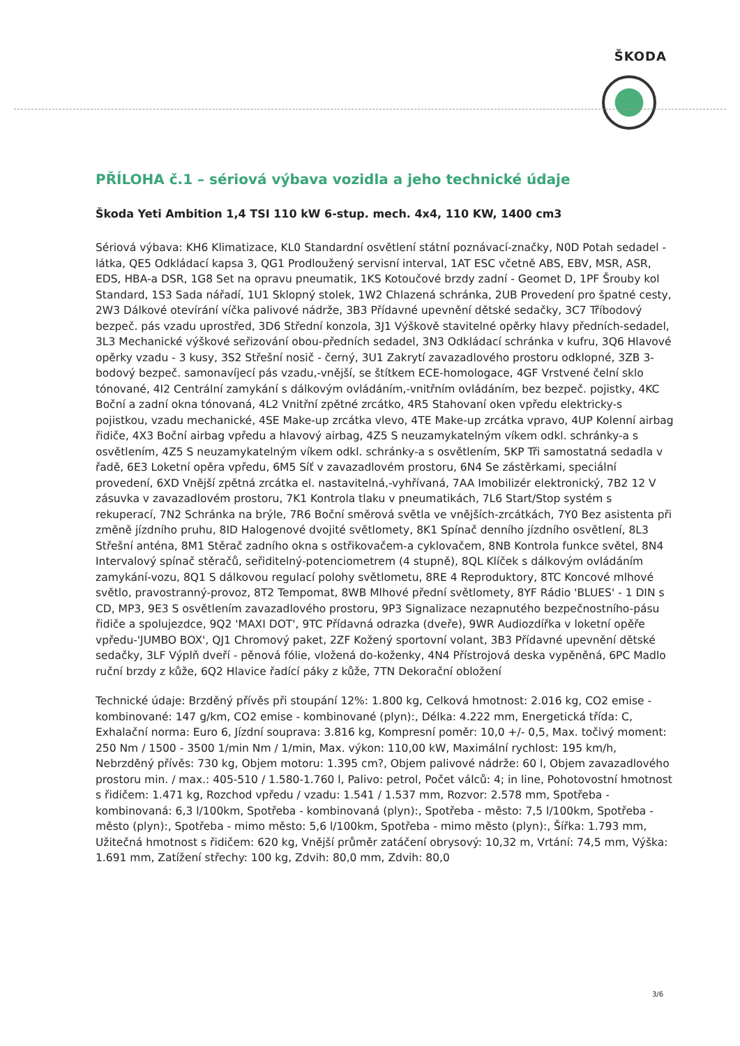ŠKODA
PŘÍLOHA č.1 – sériová výbava vozidla a jeho technické údaje
Škoda Yeti Ambition 1,4 TSI 110 kW 6-stup. mech. 4x4, 110 KW, 1400 cm3
Sériová výbava: KH6 Klimatizace, KL0 Standardní osvětlení státní poznávací-značky, N0D Potah sedadel - látka, QE5 Odkládací kapsa 3, QG1 Prodloužený servisní interval, 1AT ESC včetně ABS, EBV, MSR, ASR, EDS, HBA-a DSR, 1G8 Set na opravu pneumatik, 1KS Kotoučové brzdy zadní - Geomet D, 1PF Šrouby kol Standard, 1S3 Sada nářadí, 1U1 Sklopný stolek, 1W2 Chlazená schránka, 2UB Provedení pro špatné cesty, 2W3 Dálkové otevírání víčka palivové nádrže, 3B3 Přídavné upevnění dětské sedačky, 3C7 Tříbodový bezpeč. pás vzadu uprostřed, 3D6 Střední konzola, 3J1 Výškově stavitelné opěrky hlavy předních-sedadel, 3L3 Mechanické výškové seřizování obou-předních sedadel, 3N3 Odkládací schránka v kufru, 3Q6 Hlavové opěrky vzadu - 3 kusy, 3S2 Střešní nosič - černý, 3U1 Zakrytí zavazadlového prostoru odklopné, 3ZB 3-bodový bezpeč. samonavíjecí pás vzadu,-vnější, se štítkem ECE-homologace, 4GF Vrstvené čelní sklo tónované, 4I2 Centrální zamykání s dálkovým ovládáním,-vnitřním ovládáním, bez bezpeč. pojistky, 4KC Boční a zadní okna tónovaná, 4L2 Vnitřní zpětné zrcátko, 4R5 Stahovaní oken vpředu elektricky-s pojistkou, vzadu mechanické, 4SE Make-up zrcátka vlevo, 4TE Make-up zrcátka vpravo, 4UP Kolenní airbag řidiče, 4X3 Boční airbag vpředu a hlavový airbag, 4Z5 S neuzamykatelným víkem odkl. schránky-a s osvětlením, 4Z5 S neuzamykatelným víkem odkl. schránky-a s osvětlením, 5KP Tři samostatná sedadla v řadě, 6E3 Loketní opěra vpředu, 6M5 Síť v zavazadlovém prostoru, 6N4 Se zástěrkami, speciální provedení, 6XD Vnější zpětná zrcátka el. nastavitelná,-vyhřívaná, 7AA Imobilizér elektronický, 7B2 12 V zásuvka v zavazadlovém prostoru, 7K1 Kontrola tlaku v pneumatikách, 7L6 Start/Stop systém s rekuperací, 7N2 Schránka na brýle, 7R6 Boční směrová světla ve vnějších-zrcátkách, 7Y0 Bez asistenta při změně jízdního pruhu, 8ID Halogenové dvojité světlomety, 8K1 Spínač denního jízdního osvětlení, 8L3 Střešní anténa, 8M1 Stěrač zadního okna s ostřikovačem-a cyklovačem, 8NB Kontrola funkce světel, 8N4 Intervalový spínač stěračů, seřiditelný-potenciometrem (4 stupně), 8QL Klíček s dálkovým ovládáním zamykání-vozu, 8Q1 S dálkovou regulací polohy světlometu, 8RE 4 Reproduktory, 8TC Koncové mlhové světlo, pravostranný-provoz, 8T2 Tempomat, 8WB Mlhové přední světlomety, 8YF Rádio 'BLUES' - 1 DIN s CD, MP3, 9E3 S osvětlením zavazadlového prostoru, 9P3 Signalizace nezapnutého bezpečnostního-pásu řidiče a spolujezdce, 9Q2 'MAXI DOT', 9TC Přídavná odrazka (dveře), 9WR Audiozdířka v loketní opěře vpředu-'JUMBO BOX', QJ1 Chromový paket, 2ZF Kožený sportovní volant, 3B3 Přídavné upevnění dětské sedačky, 3LF Výplň dveří - pěnová fólie, vložená do-koženky, 4N4 Přístrojová deska vypěněná, 6PC Madlo ruční brzdy z kůže, 6Q2 Hlavice řadící páky z kůže, 7TN Dekorační obložení
Technické údaje: Brzděný přívěs při stoupání 12%: 1.800 kg, Celková hmotnost: 2.016 kg, CO2 emise - kombinované: 147 g/km, CO2 emise - kombinované (plyn):, Délka: 4.222 mm, Energetická třída: C, Exhalační norma: Euro 6, Jízdní souprava: 3.816 kg, Kompresní poměr: 10,0 +/- 0,5, Max. točivý moment: 250 Nm / 1500 - 3500 1/min Nm / 1/min, Max. výkon: 110,00 kW, Maximální rychlost: 195 km/h, Nebrzděný přívěs: 730 kg, Objem motoru: 1.395 cm?, Objem palivové nádrže: 60 l, Objem zavazadlového prostoru min. / max.: 405-510 / 1.580-1.760 l, Palivo: petrol, Počet válců: 4; in line, Pohotovostní hmotnost s řidičem: 1.471 kg, Rozchod vpředu / vzadu: 1.541 / 1.537 mm, Rozvor: 2.578 mm, Spotřeba - kombinovaná: 6,3 l/100km, Spotřeba - kombinovaná (plyn):, Spotřeba - město: 7,5 l/100km, Spotřeba - město (plyn):, Spotřeba - mimo město: 5,6 l/100km, Spotřeba - mimo město (plyn):, Šířka: 1.793 mm, Užitečná hmotnost s řidičem: 620 kg, Vnější průměr zatáčení obrysový: 10,32 m, Vrtání: 74,5 mm, Výška: 1.691 mm, Zatížení střechy: 100 kg, Zdvih: 80,0 mm, Zdvih: 80,0
3/6